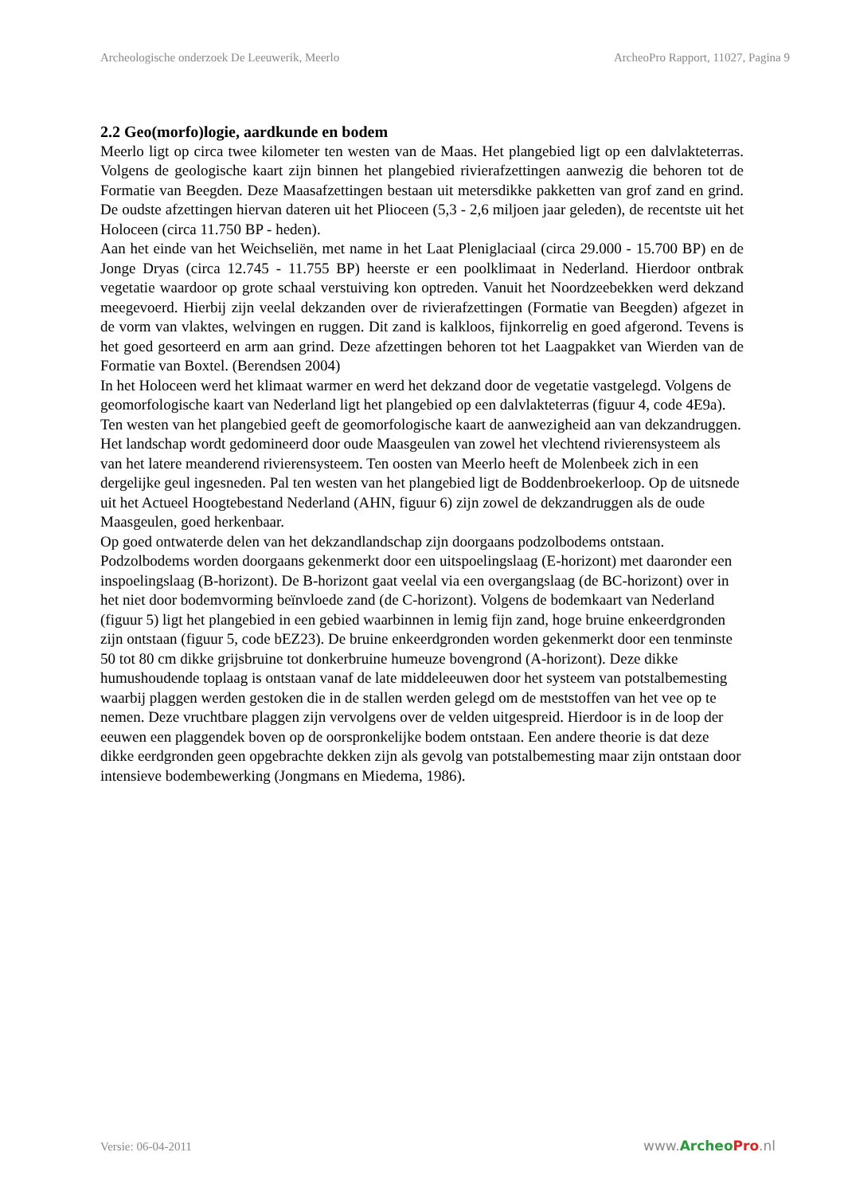Archeologische onderzoek De Leeuwerik, Meerlo ArcheoPro Rapport, 11027, Pagina 9
2.2 Geo(morfo)logie, aardkunde en bodem
Meerlo ligt op circa twee kilometer ten westen van de Maas. Het plangebied ligt op een dalvlakteterras. Volgens de geologische kaart zijn binnen het plangebied rivierafzettingen aanwezig die behoren tot de Formatie van Beegden. Deze Maasafzettingen bestaan uit metersdikke pakketten van grof zand en grind. De oudste afzettingen hiervan dateren uit het Plioceen (5,3 - 2,6 miljoen jaar geleden), de recentste uit het Holoceen (circa 11.750 BP - heden).
Aan het einde van het Weichseliën, met name in het Laat Pleniglaciaal (circa 29.000 - 15.700 BP) en de Jonge Dryas (circa 12.745 - 11.755 BP) heerste er een poolklimaat in Nederland. Hierdoor ontbrak vegetatie waardoor op grote schaal verstuiving kon optreden. Vanuit het Noordzeebekken werd dekzand meegevoerd. Hierbij zijn veelal dekzanden over de rivierafzettingen (Formatie van Beegden) afgezet in de vorm van vlaktes, welvingen en ruggen. Dit zand is kalkloos, fijnkorrelig en goed afgerond. Tevens is het goed gesorteerd en arm aan grind. Deze afzettingen behoren tot het Laagpakket van Wierden van de Formatie van Boxtel. (Berendsen 2004)
In het Holoceen werd het klimaat warmer en werd het dekzand door de vegetatie vastgelegd. Volgens de geomorfologische kaart van Nederland ligt het plangebied op een dalvlakteterras (figuur 4, code 4E9a). Ten westen van het plangebied geeft de geomorfologische kaart de aanwezigheid aan van dekzandruggen. Het landschap wordt gedomineerd door oude Maasgeulen van zowel het vlechtend rivierensysteem als van het latere meanderend rivierensysteem. Ten oosten van Meerlo heeft de Molenbeek zich in een dergelijke geul ingesneden. Pal ten westen van het plangebied ligt de Boddenbroekerloop. Op de uitsnede uit het Actueel Hoogtebestand Nederland (AHN, figuur 6) zijn zowel de dekzandruggen als de oude Maasgeulen, goed herkenbaar.
Op goed ontwaterde delen van het dekzandlandschap zijn doorgaans podzolbodems ontstaan. Podzolbodems worden doorgaans gekenmerkt door een uitspoelingslaag (E-horizont) met daaronder een inspoelingslaag (B-horizont). De B-horizont gaat veelal via een overgangslaag (de BC-horizont) over in het niet door bodemvorming beïnvloede zand (de C-horizont). Volgens de bodemkaart van Nederland (figuur 5) ligt het plangebied in een gebied waarbinnen in lemig fijn zand, hoge bruine enkeerdgronden zijn ontstaan (figuur 5, code bEZ23). De bruine enkeerdgronden worden gekenmerkt door een tenminste 50 tot 80 cm dikke grijsbruine tot donkerbruine humeuze bovengrond (A-horizont). Deze dikke humushoudende toplaag is ontstaan vanaf de late middeleeuwen door het systeem van potstalbemesting waarbij plaggen werden gestoken die in de stallen werden gelegd om de meststoffen van het vee op te nemen. Deze vruchtbare plaggen zijn vervolgens over de velden uitgespreid. Hierdoor is in de loop der eeuwen een plaggendek boven op de oorspronkelijke bodem ontstaan. Een andere theorie is dat deze dikke eerdgronden geen opgebrachte dekken zijn als gevolg van potstalbemesting maar zijn ontstaan door intensieve bodembewerking (Jongmans en Miedema, 1986).
Versie: 06-04-2011 www.Archeo Pro.nl